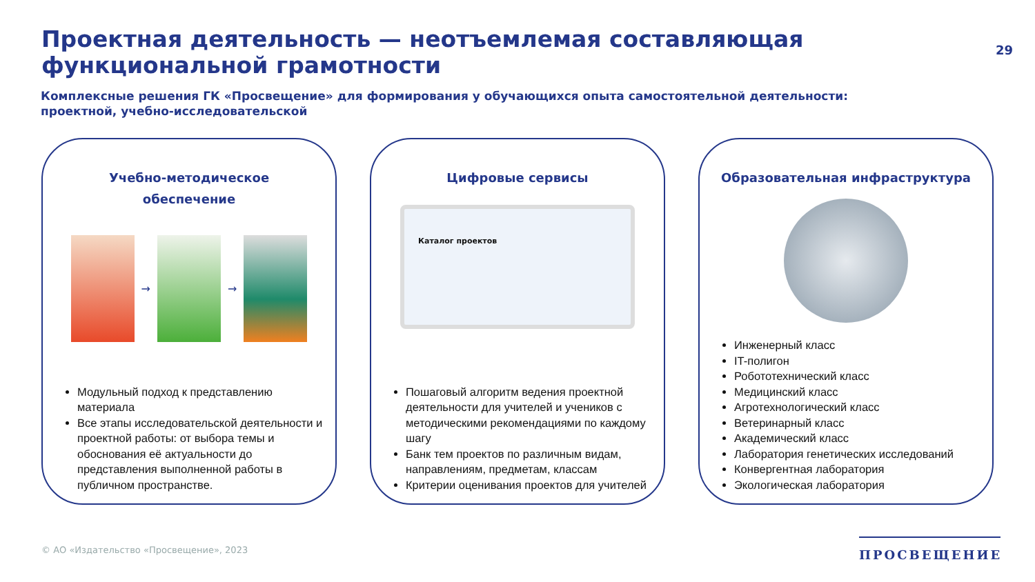Проектная деятельность — неотъемлемая составляющая функциональной грамотности
29
Комплексные решения ГК «Просвещение» для формирования у обучающихся опыта самостоятельной деятельности:
проектной, учебно-исследовательской
Учебно-методическое
обеспечение
→ →
Модульный подход к представлению материала
Все этапы исследовательской деятельности и проектной работы: от выбора темы и обоснования её актуальности до представления выполненной работы в публичном пространстве.
Цифровые сервисы
Каталог проектов
Пошаговый алгоритм ведения проектной деятельности для учителей и учеников с методическими рекомендациями по каждому шагу
Банк тем проектов по различным видам, направлениям, предметам, классам
Критерии оценивания проектов для учителей
Образовательная инфраструктура
Инженерный класс
IT-полигон
Робототехнический класс
Медицинский класс
Агротехнологический класс
Ветеринарный класс
Академический класс
Лаборатория генетических исследований
Конвергентная лаборатория
Экологическая лаборатория
© АО «Издательство «Просвещение», 2023
ПРОСВЕЩЕНИЕ